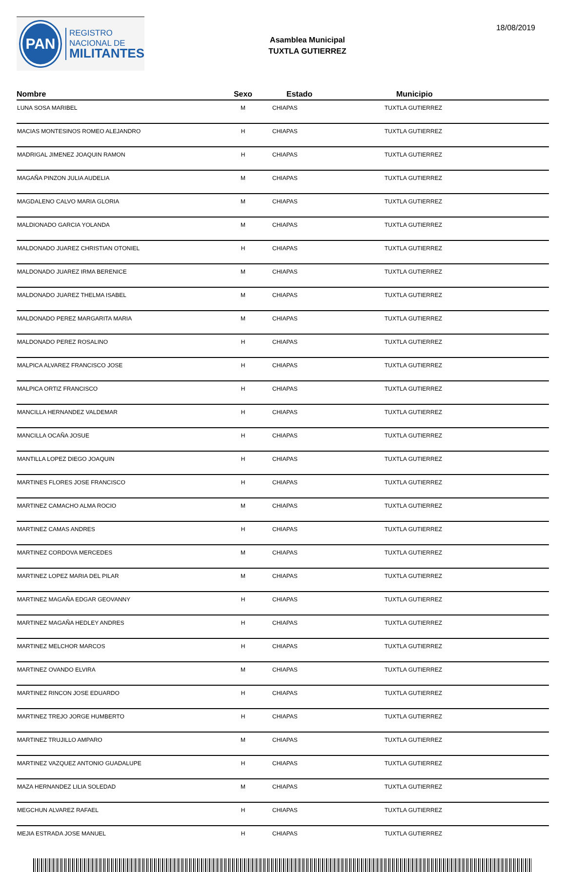PAN
REGISTRO
NACIONAL DE
MILITANTES
Asamblea Municipal
TUXTLA GUTIERREZ
18/08/2019
| Nombre | Sexo | Estado | Municipio |
| --- | --- | --- | --- |
| LUNA SOSA MARIBEL | M | CHIAPAS | TUXTLA GUTIERREZ |
| MACIAS MONTESINOS ROMEO ALEJANDRO | H | CHIAPAS | TUXTLA GUTIERREZ |
| MADRIGAL JIMENEZ JOAQUIN RAMON | H | CHIAPAS | TUXTLA GUTIERREZ |
| MAGAÑA PINZON JULIA AUDELIA | M | CHIAPAS | TUXTLA GUTIERREZ |
| MAGDALENO CALVO MARIA GLORIA | M | CHIAPAS | TUXTLA GUTIERREZ |
| MALDIONADO GARCIA YOLANDA | M | CHIAPAS | TUXTLA GUTIERREZ |
| MALDONADO JUAREZ CHRISTIAN OTONIEL | H | CHIAPAS | TUXTLA GUTIERREZ |
| MALDONADO JUAREZ IRMA BERENICE | M | CHIAPAS | TUXTLA GUTIERREZ |
| MALDONADO JUAREZ THELMA ISABEL | M | CHIAPAS | TUXTLA GUTIERREZ |
| MALDONADO PEREZ MARGARITA MARIA | M | CHIAPAS | TUXTLA GUTIERREZ |
| MALDONADO PEREZ ROSALINO | H | CHIAPAS | TUXTLA GUTIERREZ |
| MALPICA ALVAREZ FRANCISCO JOSE | H | CHIAPAS | TUXTLA GUTIERREZ |
| MALPICA ORTIZ FRANCISCO | H | CHIAPAS | TUXTLA GUTIERREZ |
| MANCILLA HERNANDEZ VALDEMAR | H | CHIAPAS | TUXTLA GUTIERREZ |
| MANCILLA OCAÑA JOSUE | H | CHIAPAS | TUXTLA GUTIERREZ |
| MANTILLA LOPEZ DIEGO JOAQUIN | H | CHIAPAS | TUXTLA GUTIERREZ |
| MARTINES FLORES JOSE FRANCISCO | H | CHIAPAS | TUXTLA GUTIERREZ |
| MARTINEZ CAMACHO ALMA ROCIO | M | CHIAPAS | TUXTLA GUTIERREZ |
| MARTINEZ CAMAS ANDRES | H | CHIAPAS | TUXTLA GUTIERREZ |
| MARTINEZ CORDOVA MERCEDES | M | CHIAPAS | TUXTLA GUTIERREZ |
| MARTINEZ LOPEZ MARIA DEL PILAR | M | CHIAPAS | TUXTLA GUTIERREZ |
| MARTINEZ MAGAÑA EDGAR GEOVANNY | H | CHIAPAS | TUXTLA GUTIERREZ |
| MARTINEZ MAGAÑA HEDLEY ANDRES | H | CHIAPAS | TUXTLA GUTIERREZ |
| MARTINEZ MELCHOR MARCOS | H | CHIAPAS | TUXTLA GUTIERREZ |
| MARTINEZ OVANDO ELVIRA | M | CHIAPAS | TUXTLA GUTIERREZ |
| MARTINEZ RINCON JOSE EDUARDO | H | CHIAPAS | TUXTLA GUTIERREZ |
| MARTINEZ TREJO JORGE HUMBERTO | H | CHIAPAS | TUXTLA GUTIERREZ |
| MARTINEZ TRUJILLO AMPARO | M | CHIAPAS | TUXTLA GUTIERREZ |
| MARTINEZ VAZQUEZ ANTONIO GUADALUPE | H | CHIAPAS | TUXTLA GUTIERREZ |
| MAZA HERNANDEZ LILIA SOLEDAD | M | CHIAPAS | TUXTLA GUTIERREZ |
| MEGCHUN ALVAREZ RAFAEL | H | CHIAPAS | TUXTLA GUTIERREZ |
| MEJIA ESTRADA JOSE MANUEL | H | CHIAPAS | TUXTLA GUTIERREZ |